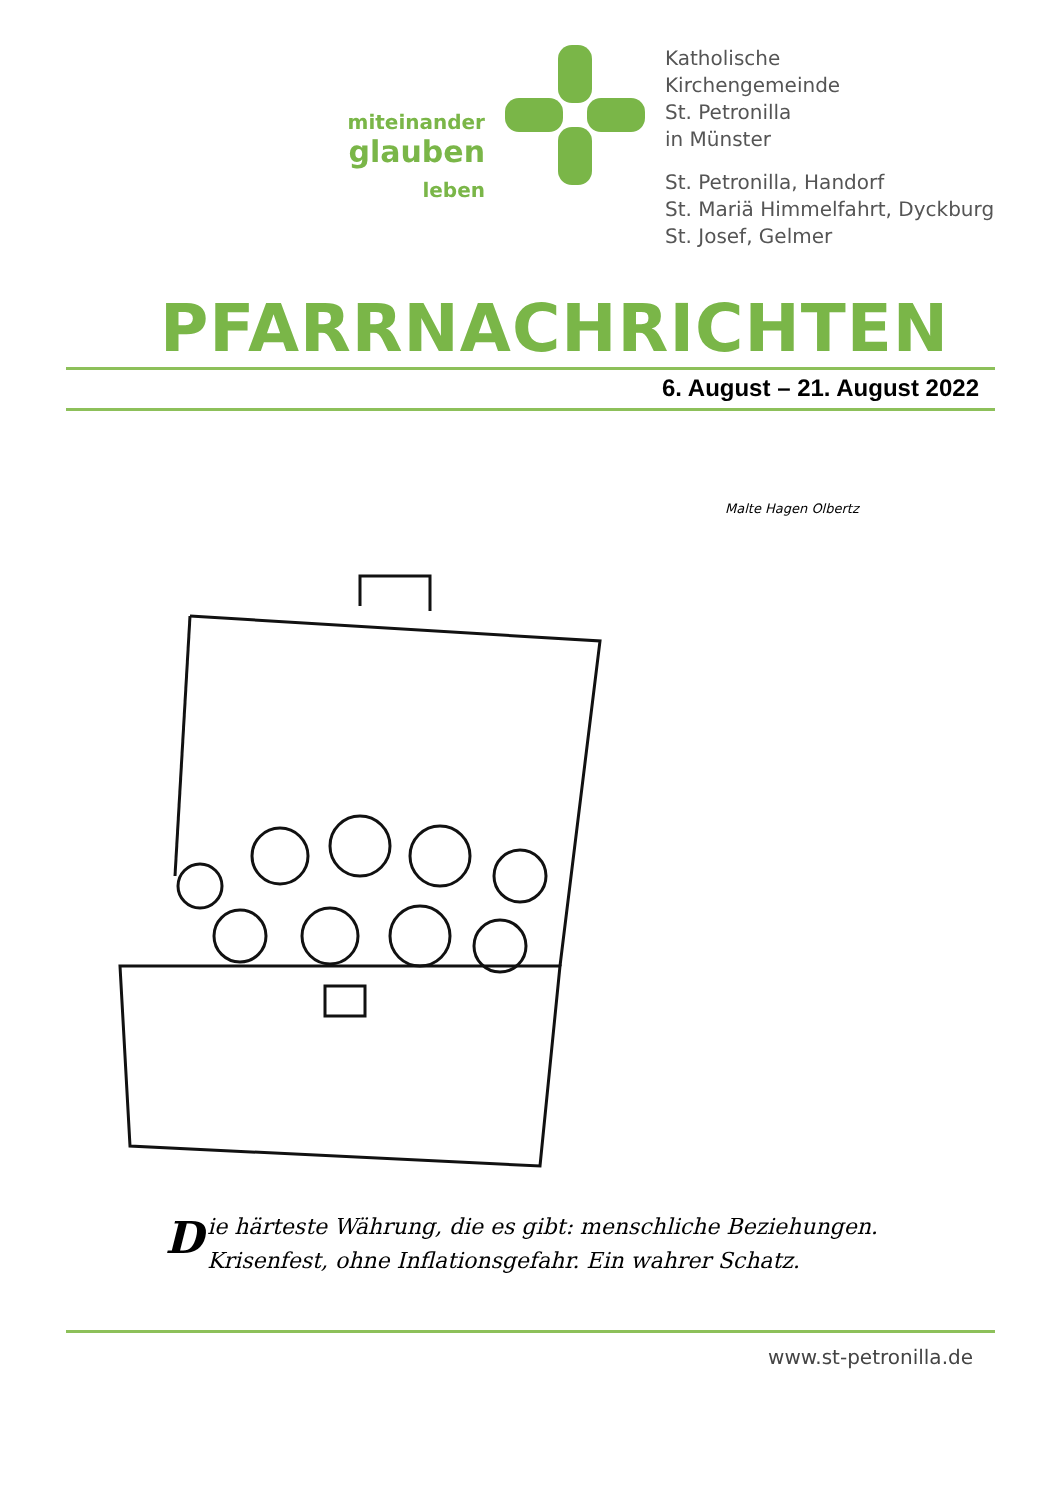miteinander
glauben leben
Katholische
Kirchengemeinde
St. Petronilla
in Münster
St. Petronilla, Handorf
St. Mariä Himmelfahrt, Dyckburg
St. Josef, Gelmer
PFARRNACHRICHTEN
6. August – 21. August 2022
Malte Hagen Olbertz
Die härteste Währung, die es gibt: menschliche Beziehungen. Krisenfest, ohne Inflationsgefahr. Ein wahrer Schatz.
www.st-petronilla.de